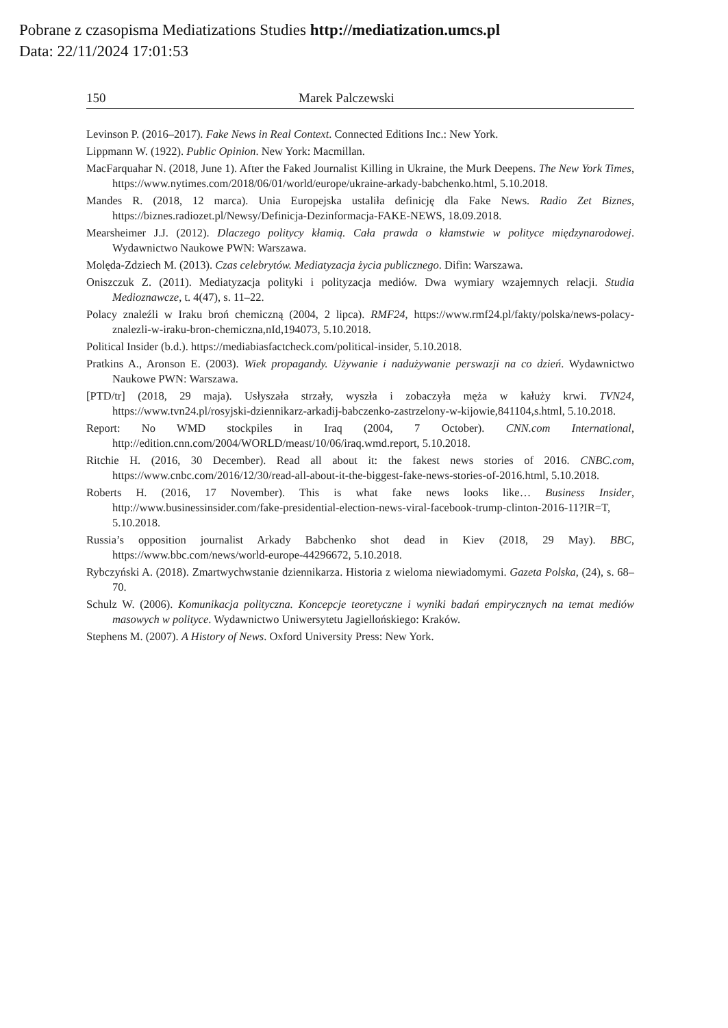Pobrane z czasopisma Mediatizations Studies http://mediatization.umcs.pl
Data: 22/11/2024 17:01:53
150 Marek Palczewski
Levinson P. (2016–2017). Fake News in Real Context. Connected Editions Inc.: New York.
Lippmann W. (1922). Public Opinion. New York: Macmillan.
MacFarquahar N. (2018, June 1). After the Faked Journalist Killing in Ukraine, the Murk Deepens. The New York Times, https://www.nytimes.com/2018/06/01/world/europe/ukraine-arkady-babchenko.html, 5.10.2018.
Mandes R. (2018, 12 marca). Unia Europejska ustaliła definicję dla Fake News. Radio Zet Biznes, https://biznes.radiozet.pl/Newsy/Definicja-Dezinformacja-FAKE-NEWS, 18.09.2018.
Mearsheimer J.J. (2012). Dlaczego politycy kłamią. Cała prawda o kłamstwie w polityce międzynarodowej. Wydawnictwo Naukowe PWN: Warszawa.
Molęda-Zdziech M. (2013). Czas celebrytów. Mediatyzacja życia publicznego. Difin: Warszawa.
Oniszczuk Z. (2011). Mediatyzacja polityki i polityzacja mediów. Dwa wymiary wzajemnych relacji. Studia Medioznawcze, t. 4(47), s. 11–22.
Polacy znaleźli w Iraku broń chemiczną (2004, 2 lipca). RMF24, https://www.rmf24.pl/fakty/polska/news-polacy-znalezli-w-iraku-bron-chemiczna,nId,194073, 5.10.2018.
Political Insider (b.d.). https://mediabiasfactcheck.com/political-insider, 5.10.2018.
Pratkins A., Aronson E. (2003). Wiek propagandy. Używanie i nadużywanie perswazji na co dzień. Wydawnictwo Naukowe PWN: Warszawa.
[PTD/tr] (2018, 29 maja). Usłyszała strzały, wyszła i zobaczyła męża w kałuży krwi. TVN24, https://www.tvn24.pl/rosyjski-dziennikarz-arkadij-babczenko-zastrzelony-w-kijowie,841104,s.html, 5.10.2018.
Report: No WMD stockpiles in Iraq (2004, 7 October). CNN.com International, http://edition.cnn.com/2004/WORLD/meast/10/06/iraq.wmd.report, 5.10.2018.
Ritchie H. (2016, 30 December). Read all about it: the fakest news stories of 2016. CNBC.com, https://www.cnbc.com/2016/12/30/read-all-about-it-the-biggest-fake-news-stories-of-2016.html, 5.10.2018.
Roberts H. (2016, 17 November). This is what fake news looks like… Business Insider, http://www.businessinsider.com/fake-presidential-election-news-viral-facebook-trump-clinton-2016-11?IR=T, 5.10.2018.
Russia’s opposition journalist Arkady Babchenko shot dead in Kiev (2018, 29 May). BBC, https://www.bbc.com/news/world-europe-44296672, 5.10.2018.
Rybczyński A. (2018). Zmartwychwstanie dziennikarza. Historia z wieloma niewiadomymi. Gazeta Polska, (24), s. 68–70.
Schulz W. (2006). Komunikacja polityczna. Koncepcje teoretyczne i wyniki badań empirycznych na temat mediów masowych w polityce. Wydawnictwo Uniwersytetu Jagiellońskiego: Kraków.
Stephens M. (2007). A History of News. Oxford University Press: New York.